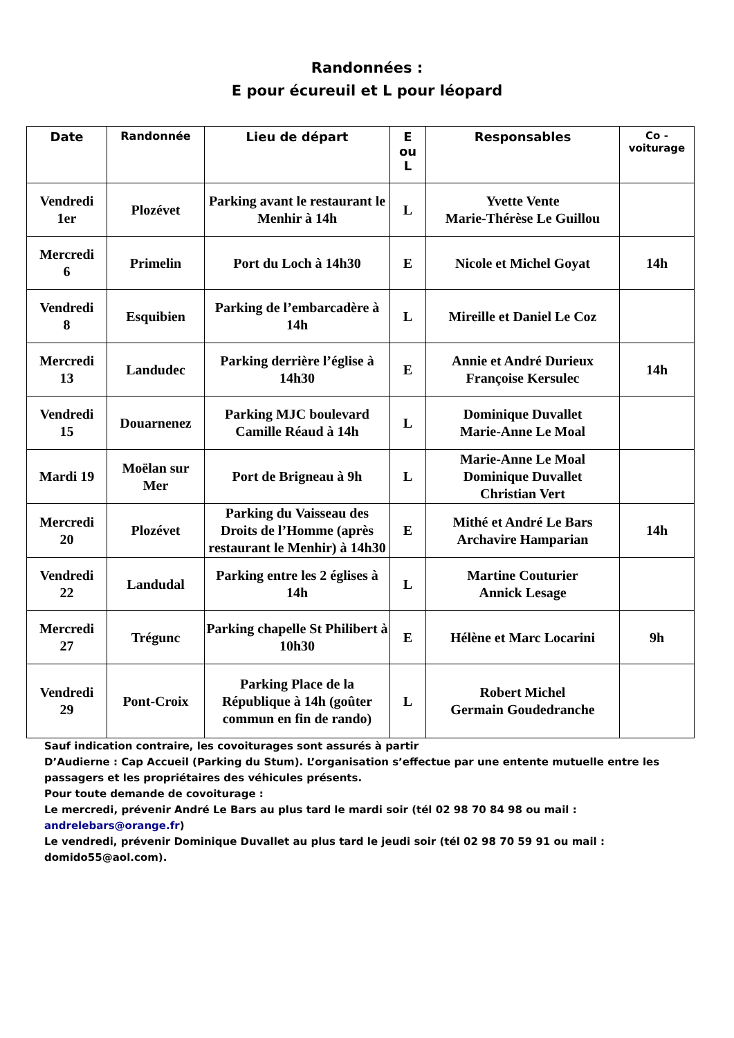Randonnées :
E pour écureuil et L pour léopard
| Date | Randonnée | Lieu de départ | E ou L | Responsables | Co - voiturage |
| --- | --- | --- | --- | --- | --- |
| Vendredi 1er | Plozévet | Parking avant le restaurant le Menhir à 14h | L | Yvette Vente Marie-Thérèse Le Guillou | |
| Mercredi 6 | Primelin | Port du Loch à 14h30 | E | Nicole et Michel Goyat | 14h |
| Vendredi 8 | Esquibien | Parking de l’embarcadère à 14h | L | Mireille et Daniel Le Coz | |
| Mercredi 13 | Landudec | Parking derrière l’église à 14h30 | E | Annie et André Durieux Françoise Kersulec | 14h |
| Vendredi 15 | Douarnenez | Parking MJC boulevard Camille Réaud à 14h | L | Dominique Duvallet Marie-Anne Le Moal | |
| Mardi 19 | Moëlan sur Mer | Port de Brigneau à 9h | L | Marie-Anne Le Moal Dominique Duvallet Christian Vert | |
| Mercredi 20 | Plozévet | Parking du Vaisseau des Droits de l’Homme (après restaurant le Menhir) à 14h30 | E | Mithé et André Le Bars Archavire Hamparian | 14h |
| Vendredi 22 | Landudal | Parking entre les 2 églises à 14h | L | Martine Couturier Annick Lesage | |
| Mercredi 27 | Trégunc | Parking chapelle St Philibert à 10h30 | E | Hélène et Marc Locarini | 9h |
| Vendredi 29 | Pont-Croix | Parking Place de la République à 14h (goûter commun en fin de rando) | L | Robert Michel Germain Goudedranche | |
Sauf indication contraire, les covoiturages sont assurés à partir
D’Audierne : Cap Accueil (Parking du Stum). L’organisation s’effectue par une entente mutuelle entre les passagers et les propriétaires des véhicules présents.
Pour toute demande de covoiturage :
Le mercredi, prévenir André Le Bars au plus tard le mardi soir (tél 02 98 70 84 98 ou mail : andrelebars@orange.fr)
Le vendredi, prévenir Dominique Duvallet au plus tard le jeudi soir (tél 02 98 70 59 91 ou mail : domido55@aol.com).